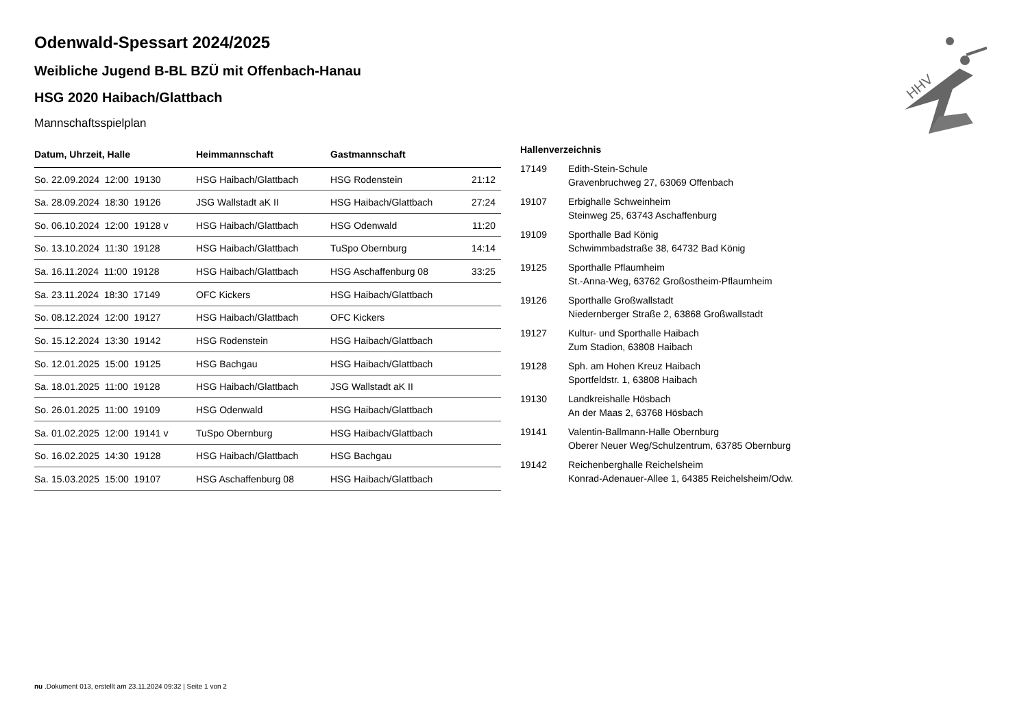HHV
Odenwald-Spessart 2024/2025
Weibliche Jugend B-BL BZÜ mit Offenbach-Hanau
HSG 2020 Haibach/Glattbach
Mannschaftsspielplan
| Datum, Uhrzeit, Halle | Heimmannschaft | Gastmannschaft | |
| --- | --- | --- | --- |
| So. 22.09.2024 12:00 19130 | HSG Haibach/Glattbach | HSG Rodenstein | 21:12 |
| Sa. 28.09.2024 18:30 19126 | JSG Wallstadt aK II | HSG Haibach/Glattbach | 27:24 |
| So. 06.10.2024 12:00 19128 v | HSG Haibach/Glattbach | HSG Odenwald | 11:20 |
| So. 13.10.2024 11:30 19128 | HSG Haibach/Glattbach | TuSpo Obernburg | 14:14 |
| Sa. 16.11.2024 11:00 19128 | HSG Haibach/Glattbach | HSG Aschaffenburg 08 | 33:25 |
| Sa. 23.11.2024 18:30 17149 | OFC Kickers | HSG Haibach/Glattbach | |
| So. 08.12.2024 12:00 19127 | HSG Haibach/Glattbach | OFC Kickers | |
| So. 15.12.2024 13:30 19142 | HSG Rodenstein | HSG Haibach/Glattbach | |
| So. 12.01.2025 15:00 19125 | HSG Bachgau | HSG Haibach/Glattbach | |
| Sa. 18.01.2025 11:00 19128 | HSG Haibach/Glattbach | JSG Wallstadt aK II | |
| So. 26.01.2025 11:00 19109 | HSG Odenwald | HSG Haibach/Glattbach | |
| Sa. 01.02.2025 12:00 19141 v | TuSpo Obernburg | HSG Haibach/Glattbach | |
| So. 16.02.2025 14:30 19128 | HSG Haibach/Glattbach | HSG Bachgau | |
| Sa. 15.03.2025 15:00 19107 | HSG Aschaffenburg 08 | HSG Haibach/Glattbach | |
Hallenverzeichnis
| 17149 | Edith-Stein-Schule Gravenbruchweg 27, 63069 Offenbach |
| 19107 | Erbighalle Schweinheim Steinweg 25, 63743 Aschaffenburg |
| 19109 | Sporthalle Bad König Schwimmbadstraße 38, 64732 Bad König |
| 19125 | Sporthalle Pflaumheim St.-Anna-Weg, 63762 Großostheim-Pflaumheim |
| 19126 | Sporthalle Großwallstadt Niedernberger Straße 2, 63868 Großwallstadt |
| 19127 | Kultur- und Sporthalle Haibach Zum Stadion, 63808 Haibach |
| 19128 | Sph. am Hohen Kreuz Haibach Sportfeldstr. 1, 63808 Haibach |
| 19130 | Landkreishalle Hösbach An der Maas 2, 63768 Hösbach |
| 19141 | Valentin-Ballmann-Halle Obernburg Oberer Neuer Weg/Schulzentrum, 63785 Obernburg |
| 19142 | Reichenberghalle Reichelsheim Konrad-Adenauer-Allee 1, 64385 Reichelsheim/Odw. |
nu .Dokument 013, erstellt am 23.11.2024 09:32 | Seite 1 von 2